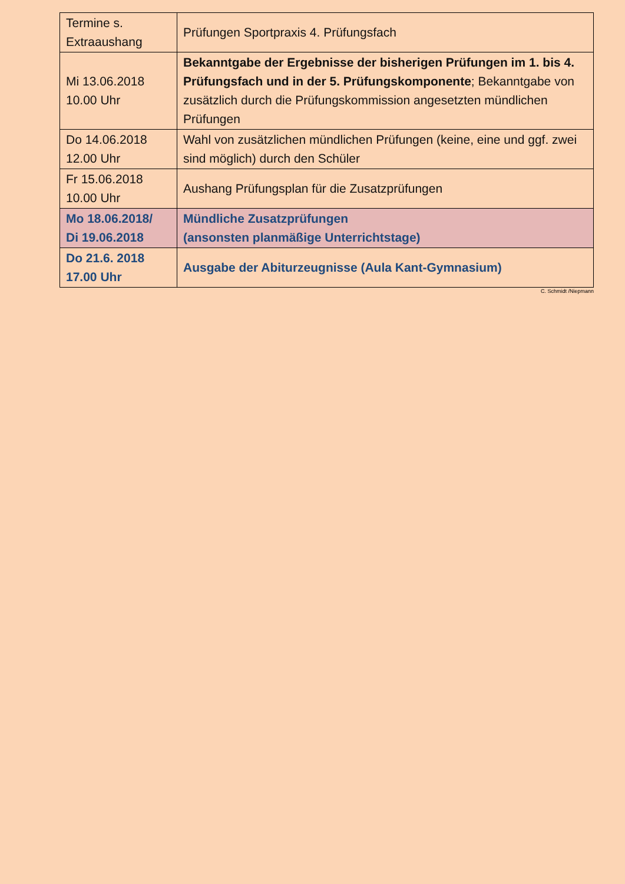| Termine s. Extraaushang | Prüfungen Sportpraxis 4. Prüfungsfach |
| Mi 13.06.2018 10.00 Uhr | Bekanntgabe der Ergebnisse der bisherigen Prüfungen im 1. bis 4. Prüfungsfach und in der 5. Prüfungskomponente ; Bekanntgabe von zusätzlich durch die Prüfungskommission angesetzten mündlichen Prüfungen |
| Do 14.06.2018 12.00 Uhr | Wahl von zusätzlichen mündlichen Prüfungen (keine, eine und ggf. zwei sind möglich) durch den Schüler |
| Fr 15.06.2018 10.00 Uhr | Aushang Prüfungsplan für die Zusatzprüfungen |
| Mo 18.06.2018/ Di 19.06.2018 | Mündliche Zusatzprüfungen (ansonsten planmäßige Unterrichtstage) |
| Do 21.6. 2018 17.00 Uhr | Ausgabe der Abiturzeugnisse (Aula Kant-Gymnasium) |
C. Schmidt /Niepmann